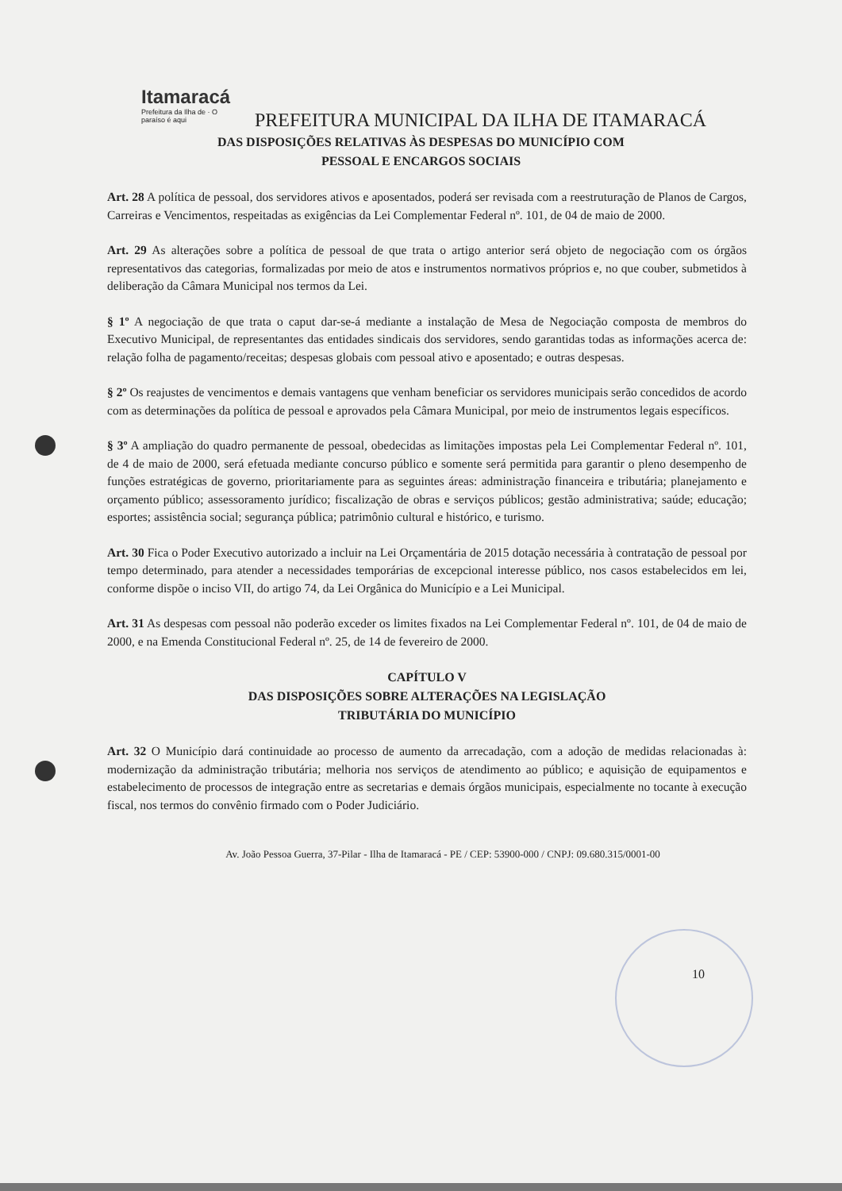Itamaracá
Prefeitura da Ilha de · O paraíso é aqui
PREFEITURA MUNICIPAL DA ILHA DE ITAMARACÁ
DAS DISPOSIÇÕES RELATIVAS ÀS DESPESAS DO MUNICÍPIO COM
PESSOAL E ENCARGOS SOCIAIS
Art. 28 A política de pessoal, dos servidores ativos e aposentados, poderá ser revisada com a reestruturação de Planos de Cargos, Carreiras e Vencimentos, respeitadas as exigências da Lei Complementar Federal nº. 101, de 04 de maio de 2000.
Art. 29 As alterações sobre a política de pessoal de que trata o artigo anterior será objeto de negociação com os órgãos representativos das categorias, formalizadas por meio de atos e instrumentos normativos próprios e, no que couber, submetidos à deliberação da Câmara Municipal nos termos da Lei.
§ 1º A negociação de que trata o caput dar-se-á mediante a instalação de Mesa de Negociação composta de membros do Executivo Municipal, de representantes das entidades sindicais dos servidores, sendo garantidas todas as informações acerca de: relação folha de pagamento/receitas; despesas globais com pessoal ativo e aposentado; e outras despesas.
§ 2º Os reajustes de vencimentos e demais vantagens que venham beneficiar os servidores municipais serão concedidos de acordo com as determinações da política de pessoal e aprovados pela Câmara Municipal, por meio de instrumentos legais específicos.
§ 3º A ampliação do quadro permanente de pessoal, obedecidas as limitações impostas pela Lei Complementar Federal nº. 101, de 4 de maio de 2000, será efetuada mediante concurso público e somente será permitida para garantir o pleno desempenho de funções estratégicas de governo, prioritariamente para as seguintes áreas: administração financeira e tributária; planejamento e orçamento público; assessoramento jurídico; fiscalização de obras e serviços públicos; gestão administrativa; saúde; educação; esportes; assistência social; segurança pública; patrimônio cultural e histórico, e turismo.
Art. 30 Fica o Poder Executivo autorizado a incluir na Lei Orçamentária de 2015 dotação necessária à contratação de pessoal por tempo determinado, para atender a necessidades temporárias de excepcional interesse público, nos casos estabelecidos em lei, conforme dispõe o inciso VII, do artigo 74, da Lei Orgânica do Município e a Lei Municipal.
Art. 31 As despesas com pessoal não poderão exceder os limites fixados na Lei Complementar Federal nº. 101, de 04 de maio de 2000, e na Emenda Constitucional Federal nº. 25, de 14 de fevereiro de 2000.
CAPÍTULO V
DAS DISPOSIÇÕES SOBRE ALTERAÇÕES NA LEGISLAÇÃO
TRIBUTÁRIA DO MUNICÍPIO
Art. 32 O Município dará continuidade ao processo de aumento da arrecadação, com a adoção de medidas relacionadas à: modernização da administração tributária; melhoria nos serviços de atendimento ao público; e aquisição de equipamentos e estabelecimento de processos de integração entre as secretarias e demais órgãos municipais, especialmente no tocante à execução fiscal, nos termos do convênio firmado com o Poder Judiciário.
Av. João Pessoa Guerra, 37-Pilar - Ilha de Itamaracá - PE / CEP: 53900-000 / CNPJ: 09.680.315/0001-00
10